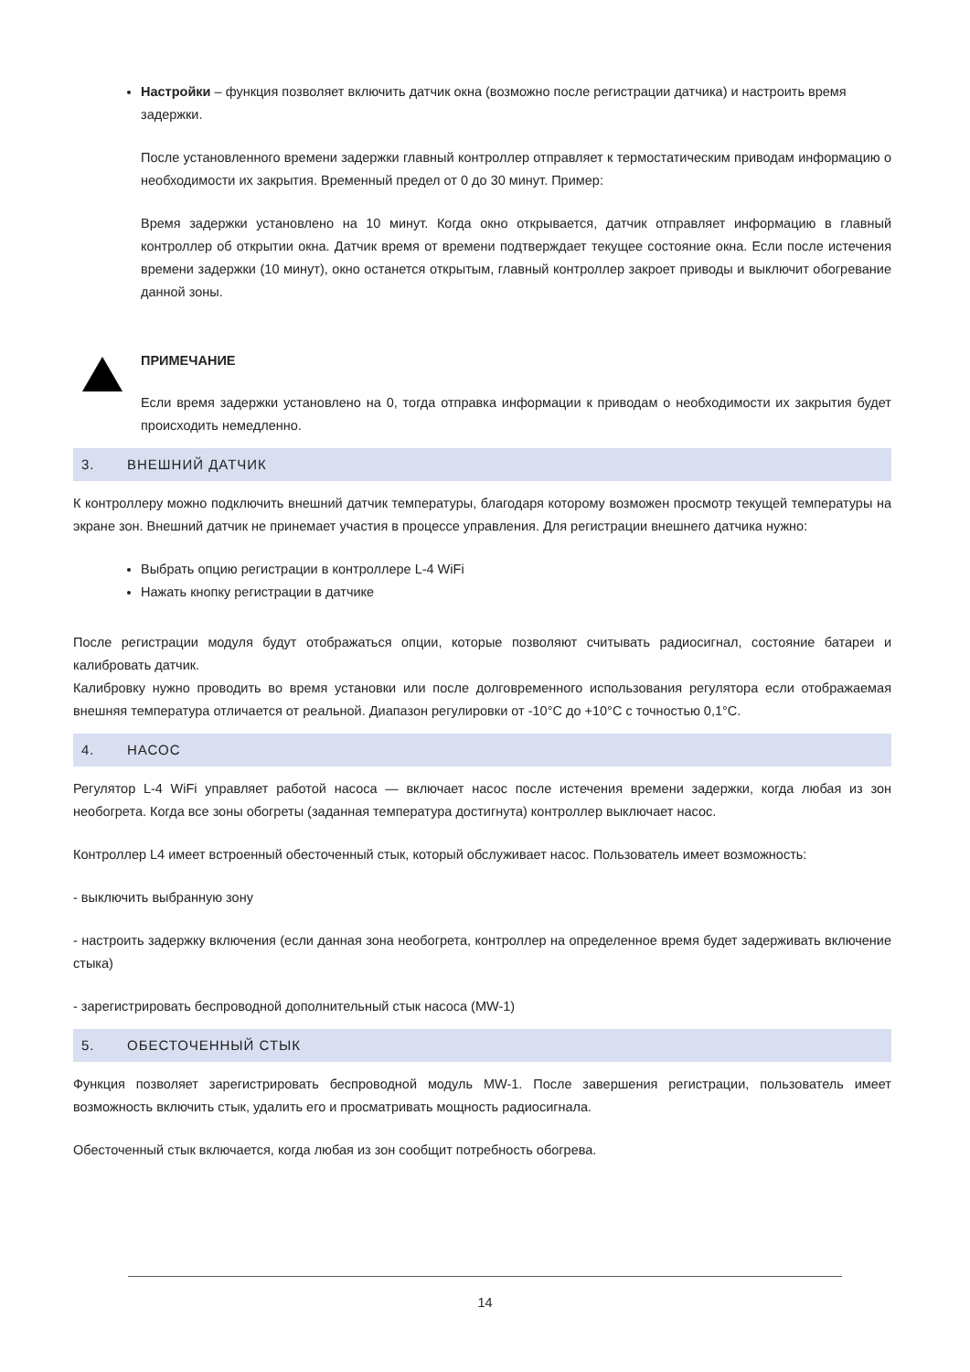Настройки – функция позволяет включить датчик окна (возможно после регистрации датчика) и настроить время задержки.
После установленного времени задержки главный контроллер отправляет к термостатическим приводам информацию о необходимости их закрытия. Временный предел от 0 до 30 минут. Пример:
Время задержки установлено на 10 минут. Когда окно открывается, датчик отправляет информацию в главный контроллер об открытии окна. Датчик время от времени подтверждает текущее состояние окна. Если после истечения времени задержки (10 минут), окно останется открытым, главный контроллер закроет приводы и выключит обогревание данной зоны.
ПРИМЕЧАНИЕ
Если время задержки установлено на 0, тогда отправка информации к приводам о необходимости их закрытия будет происходить немедленно.
3. ВНЕШНИЙ ДАТЧИК
К контроллеру можно подключить внешний датчик температуры, благодаря которому возможен просмотр текущей температуры на экране зон. Внешний датчик не принемает участия в процессе управления. Для регистрации внешнего датчика нужно:
Выбрать опцию регистрации в контроллере L-4 WiFi
Нажать кнопку регистрации в датчике
После регистрации модуля будут отображаться опции, которые позволяют считывать радиосигнал, состояние батареи и калибровать датчик.
Калибровку нужно проводить во время установки или после долговременного использования регулятора если отображаемая внешняя температура отличается от реальной. Диапазон регулировки от -10°C до +10°C с точностью 0,1°C.
4. НАСОС
Регулятор L-4 WiFi управляет работой насоса — включает насос после истечения времени задержки, когда любая из зон необогрета. Когда все зоны обогреты (заданная температура достигнута) контроллер выключает насос.
Контроллер L4 имеет встроенный обесточенный стык, который обслуживает насос. Пользователь имеет возможность:
- выключить выбранную зону
- настроить задержку включения (если данная зона необогрета, контроллер на определенное время будет задерживать включение стыка)
- зарегистрировать беспроводной дополнительный стык насоса (MW-1)
5. ОБЕСТОЧЕННЫЙ СТЫК
Функция позволяет зарегистрировать беспроводной модуль MW-1. После завершения регистрации, пользователь имеет возможность включить стык, удалить его и просматривать мощность радиосигнала.
Обесточенный стык включается, когда любая из зон сообщит потребность обогрева.
14